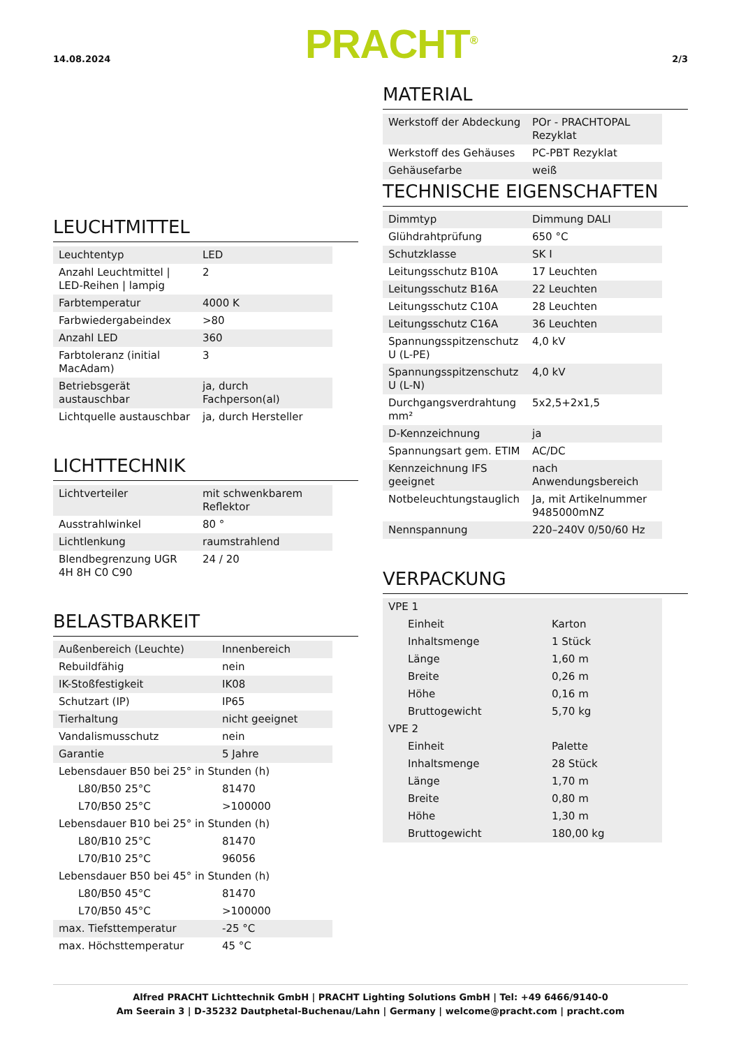14.08.2024 PRACHT<sup>®</sup> 2/3
LEUCHTMITTEL
| Leuchtentyp | LED |
| Anzahl Leuchtmittel / LED-Reihen / lampig | 2 |
| Farbtemperatur | 4000 K |
| Farbwiedergabeindex | >80 |
| Anzahl LED | 360 |
| Farbtoleranz (initial MacAdam) | 3 |
| Betriebsgerät austauschbar | ja, durch Fachperson(al) |
| Lichtquelle austauschbar | ja, durch Hersteller |
LICHTTECHNIK
| Lichtverteiler | mit schwenkbarem Reflektor |
| Ausstrahlwinkel | 80 ° |
| Lichtlenkung | raumstrahlend |
| Blendbegrenzung UGR 4H 8H C0 C90 | 24 / 20 |
BELASTBARKEIT
| Außenbereich (Leuchte) | Innenbereich |
| Rebuildfähig | nein |
| IK-Stoßfestigkeit | IK08 |
| Schutzart (IP) | IP65 |
| Tierhaltung | nicht geeignet |
| Vandalismusschutz | nein |
| Garantie | 5 Jahre |
| Lebensdauer B50 bei 25° in Stunden (h) | |
| L80/B50 25°C | 81470 |
| L70/B50 25°C | >100000 |
| Lebensdauer B10 bei 25° in Stunden (h) | |
| L80/B10 25°C | 81470 |
| L70/B10 25°C | 96056 |
| Lebensdauer B50 bei 45° in Stunden (h) | |
| L80/B50 45°C | 81470 |
| L70/B50 45°C | >100000 |
| max. Tiefsttemperatur | -25 °C |
| max. Höchsttemperatur | 45 °C |
MATERIAL
| Werkstoff der Abdeckung | POr - PRACHTOPAL Rezyklat |
| Werkstoff des Gehäuses | PC-PBT Rezyklat |
| Gehäusefarbe | weiß |
TECHNISCHE EIGENSCHAFTEN
| Dimmtyp | Dimmung DALI |
| Glühdrahtprüfung | 650 °C |
| Schutzklasse | SK I |
| Leitungsschutz B10A | 17 Leuchten |
| Leitungsschutz B16A | 22 Leuchten |
| Leitungsschutz C10A | 28 Leuchten |
| Leitungsschutz C16A | 36 Leuchten |
| Spannungsspitzenschutz U (L-PE) | 4,0 kV |
| Spannungsspitzenschutz U (L-N) | 4,0 kV |
| Durchgangsverdrahtung mm² | 5x2,5+2x1,5 |
| D-Kennzeichnung | ja |
| Spannungsart gem. ETIM | AC/DC |
| Kennzeichnung IFS geeignet | nach Anwendungsbereich |
| Notbeleuchtungstauglich | Ja, mit Artikelnummer 9485000mNZ |
| Nennspannung | 220–240V 0/50/60 Hz |
VERPACKUNG
| VPE 1 | |
| Einheit | Karton |
| Inhaltsmenge | 1 Stück |
| Länge | 1,60 m |
| Breite | 0,26 m |
| Höhe | 0,16 m |
| Bruttogewicht | 5,70 kg |
| VPE 2 | |
| Einheit | Palette |
| Inhaltsmenge | 28 Stück |
| Länge | 1,70 m |
| Breite | 0,80 m |
| Höhe | 1,30 m |
| Bruttogewicht | 180,00 kg |
Alfred PRACHT Lichttechnik GmbH | PRACHT Lighting Solutions GmbH | Tel: +49 6466/9140-0
Am Seerain 3 | D-35232 Dautphetal-Buchenau/Lahn | Germany | welcome@pracht.com | pracht.com